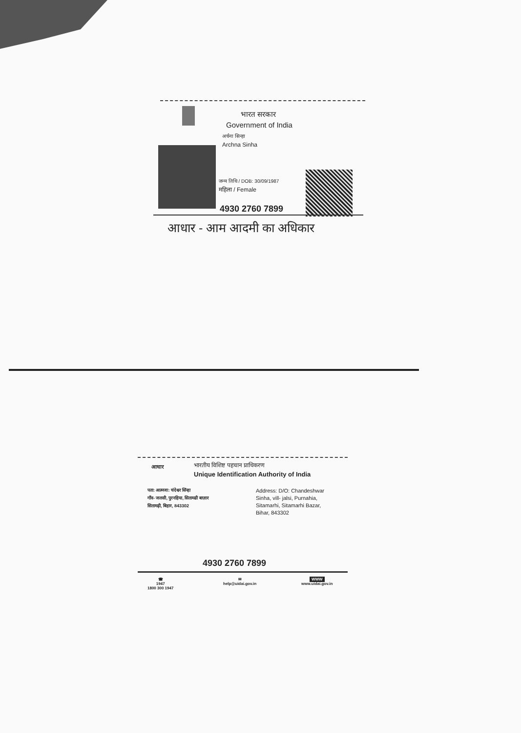भारत सरकार
Government of India
अर्चना सिन्हा
Archna Sinha
जन्म तिथि / DOB: 30/09/1987
महिला / Female
4930 2760 7899
आधार - आम आदमी का अधिकार
आधार भारतीय विशिष्ट पहचान प्राधिकरण
Unique Identification Authority of India
पता: आत्मजा: चंदेश्वर सिंन्हा
गाँव- जलसी, पुरनहिया, सितामढी बाज़ार
सितामढ़ी, बिहार, 843302
Address: D/O: Chandeshwar
Sinha, vill- jalsi, Purnahia,
Sitamarhi, Sitamarhi Bazar,
Bihar, 843302
4930 2760 7899
☎
1947
1800 300 1947
✉
help@uidai.gov.in
WWW
www.uidai.gov.in